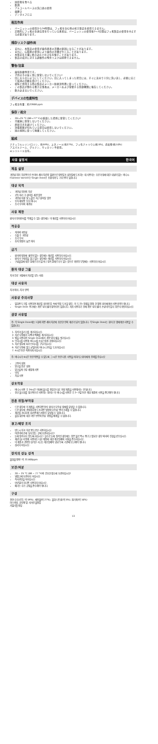固形物を食べる
飲酒
アルコールベースの洗口液の使用
歯磨き
デンタルフロス
相互作用
バーニッシュの使用から24時間は、フッ素を含む他の処方製品を使用できません。
定期的にフッ素の全身応用を行っている患者は、バーニッシュの使用後2〜3日間はフッ素製品の使用を中止する必要があります。
残存リスク/副作用
まれに、本製品の使用が歯肉患者の浮腫の原因になることがあります。
まれに、広範囲の使用により歯肉の浮腫が生じることがあります。
本製品を大量に飲み込むと吐き気を催すことがあります。
製品の成分に対する過敏性の残余リスクは排除できません。
警告/注意
歯科医療専用です。
子供の手の届く所に保管しないでください!
目に入らないようにしてください。目に入ってしまった場合には、すぐに流水で十分に洗い流し、必要に応じて医師の診察を受けてください。
材料と併用する他の製品のメーカー取扱説明書に従ってください。
この製品が関わる重大な事故は、メーカーおよび管轄する登録機関に報告してください。
飲み込まないでください。
デバイスの性能特性
フッ素含有量：約22600 ppm
保存 / 処分
20〜25 °C (68〜77° F)の乾燥した場所に保管してください!
冷蔵庫に保管しないでください。
直射日光を避けてください。
消費期限が切れている場合は使用しないでください。
国の規則に従って廃棄してください。
組成
ナチュラルレジン(ロジン、約59%)、エタノール(約27%)、フッ化ナトリウム(約5%)、添加物(約10%)
アスパルテーム、グルテン、サッカリン不使用。
キシリトール含有。
사용 설명서 한국어
제품 설명
과민성 치아 치료용으로 쓰이며 세마 치료의 일환으로 법랑질과 상아질에 도포하는 데 사용되는 수분과 침에 대한 내성이 있는 바니시. Flairesse Varnish는 Single Dose로 포장되며 두 가지 향이 있습니다.
대상 목적
과민성 치아의 치료
공동 처리 후 상아질 세관 밀봉
과민성 치경 및 노출된 치근 상아질 밀봉
우식 예방용 보호 바니시
초기 우식의 재광화
사용 제한
환자가 연하반사를 억제할 수 없는 경우에는 이 재료를 사용하지 마십시오.
적응증
치아의 과민성
수술 후 과민성
초기 우식
충치 위험이 높은 치아
금기
환자의 잇몸에 궤양이 있는 경우에는 재료를 사용하지 마십시오.
환자가 구내염을 앓고 있는 경우에는 재료를 사용하지 마십시오.
구성물질에 대한 알레르기가 있거나 접촉 알레르기가 있는 것으로 확인된 무엇에는 사용하지 마십시오.
환자 대상 그룹
치과 진료 과정에서 치료를 받는 사람.
대상 사용자
치과 의사, 치과 인력
사용상 주의사항
일회용 도구를 사용하여 재료를 환자의 입 속에 직접 도포할 경우, 이 도구는 위생을 위해 한 명의 환자에게만 사용되어야 합니다.
Single Dose 용기에는 개봉 방지 씰이 장착되어 있습니다. 처음 사용하기 전에 개봉 방지 씰이 손상되어 있지 않은지 확인하십시오.
권장 사용법
주: 각 Single Dose에는 1회의 치면 세마 치료에 충분한 양의 재료가 담겨 있습니다. 각 Single Dose는 환자 한 명에게만 사용할 수 있습니다.
1. 치석과 플라크를 제거하십시오.
2. 치료 부위에서 타액과 액체를 제거하십시오.
3. 탭을 사용하여 Single Dose에서 개봉 방지 씰을 벗기십시오.
4. 브러시를 사용해 바니시를 조심스럽게 혼합하십시오.
5. 치료 필요에 따라 브러시를 구부리십시오.
6. 치료 부위에 얇고 균일하게 바니시 코팅을 도포하십시오.
7. 4시간 동안 작용하게 하십시오.
주: 바니시가 4시간 동안 작용할 수 있도록 그 시간 동안 다음 사항을 피하라고 환자에게 주의를 주십시오
고형식 섭취
알코올 음료 섭취
알코올계 구강 세정제 사용
양치
치실 사용
상호작용
바니시 사용 후 24시간 이내에 불소를 함유한 다른 처방 제품을 사용해서는 안 됩니다.
전신 불소화를 정기적으로 사용하는 환자는 이 바니시를 사용한 후 2~3일 동안 해당 제품의 사용을 중단해야 합니다.
잔존 위험/부작용
드문 경우에 이 제품을 사용하면 천식 환자가 부종성 장애를 유발할 수 있습니다.
드문 경우에 광범위하게 도포하면 잇몸의 부종성 병이 초래될 수 있습니다.
재료를 과다하게 삼키면 메스꺼움이 유발될 수 있습니다.
물질 성분에 대한 과민 반응의 잔류 위험을 배제할 수 없습니다.
경고/예방 조치
반드시 치과 치료 용도로만 사용하십시오.
어린이의 손에 닿지 않는 곳에 보관하십시오!
눈에 접촉되지 않도록 하십시오! 실수로 눈에 접촉된 경우에는 많은 물로 즉시 헹구고 필요한 경우 의사의 진찰을 받으십시오.
재료(들)과 함께 사용하는 다른 제품에 대한 제조업체의 지침을 준수하십시오.
이 제품과 관련된 심각한 사고는 제조업체와 담당 등록 기관에 보고해야 합니다.
삼키지 마십시오.
장치의 성능 성격
불화물 함량: 약 22,600ppm
보관/처분
20 ~ 25 °C (68 ~ 77 °F)의 건조한 장소에 보관하십시오!
냉장고에 보관하지 마십시오.
직사광선을 피하십시오.
만료일이 지나면 사용하지 마십시오.
폐기는 국가 규정을 준수해야 합니다.
구성
천연 수지(로진, 약 59%), 에탄올(약 27%), 불화 나트륨(약 5%), 첨가제(약 10%)
아스파탐, 글루텐 및 사카린 불함유
자일리톨 함유.
13